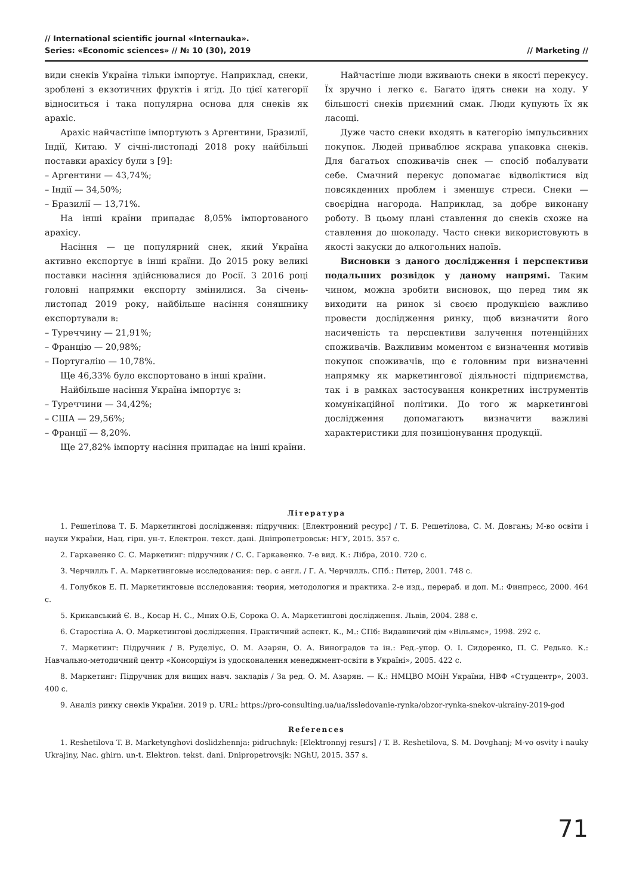// International scientific journal «Internauka».
Series: «Economic sciences» // № 10 (30), 2019
// Marketing //
види снеків Україна тільки імпортує. Наприклад, снеки, зроблені з екзотичних фруктів і ягід. До цієї категорії відноситься і така популярна основа для снеків як арахіс.
Арахіс найчастіше імпортують з Аргентини, Бразилії, Індії, Китаю. У січні-листопаді 2018 року найбільші поставки арахісу були з [9]:
– Аргентини — 43,74%;
– Індії — 34,50%;
– Бразилії — 13,71%.
На інші країни припадає 8,05% імпортованого арахісу.
Насіння — це популярний снек, який Україна активно експортує в інші країни. До 2015 року великі поставки насіння здійснювалися до Росії. З 2016 році головні напрямки експорту змінилися. За січень-листопад 2019 року, найбільше насіння соняшнику експортували в:
– Туреччину — 21,91%;
– Францію — 20,98%;
– Португалію — 10,78%.
Ще 46,33% було експортовано в інші країни.
Найбільше насіння Україна імпортує з:
– Туреччини — 34,42%;
– США — 29,56%;
– Франції — 8,20%.
Ще 27,82% імпорту насіння припадає на інші країни.
Найчастіше люди вживають снеки в якості перекусу. Їх зручно і легко є. Багато їдять снеки на ходу. У більшості снеків приємний смак. Люди купують їх як ласощі.
Дуже часто снеки входять в категорію імпульсивних покупок. Людей приваблює яскрава упаковка снеків. Для багатьох споживачів снек — спосіб побалувати себе. Смачний перекус допомагає відволіктися від повсякденних проблем і зменшує стреси. Снеки — своєрідна нагорода. Наприклад, за добре виконану роботу. В цьому плані ставлення до снеків схоже на ставлення до шоколаду. Часто снеки використовують в якості закуски до алкогольних напоїв.
Висновки з даного дослідження і перспективи подальших розвідок у даному напрямі. Таким чином, можна зробити висновок, що перед тим як виходити на ринок зі своєю продукцією важливо провести дослідження ринку, щоб визначити його насиченість та перспективи залучення потенційних споживачів. Важливим моментом є визначення мотивів покупок споживачів, що є головним при визначенні напрямку як маркетингової діяльності підприємства, так і в рамках застосування конкретних інструментів комунікаційної політики. До того ж маркетингові дослідження допомагають визначити важливі характеристики для позиціонування продукції.
Література
1. Решетілова Т. Б. Маркетингові дослідження: підручник: [Електронний ресурс] / Т. Б. Решетілова, С. М. Довгань; М-во освіти і науки України, Нац. гірн. ун-т. Електрон. текст. дані. Дніпропетровськ: НГУ, 2015. 357 с.
2. Гаркавенко С. С. Маркетинг: підручник / С. С. Гаркавенко. 7-е вид. К.: Лібра, 2010. 720 с.
3. Черчилль Г. А. Маркетинговые исследования: пер. с англ. / Г. А. Черчилль. СПб.: Питер, 2001. 748 с.
4. Голубков Е. П. Маркетинговые исследования: теория, методология и практика. 2-е изд., перераб. и доп. М.: Финпресс, 2000. 464 с.
5. Крикавський Є. В., Косар Н. С., Мних О.Б, Сорока О. А. Маркетингові дослідження. Львів, 2004. 288 с.
6. Старостіна А. О. Маркетингові дослідження. Практичний аспект. К., М.: СПб: Видавничий дім «Вільямс», 1998. 292 с.
7. Маркетинг: Підручник / В. Руделіус, О. М. Азарян, О. А. Виноградов та ін.: Ред.-упор. О. І. Сидоренко, П. С. Редько. К.: Навчально-методичний центр «Консорціум із удосконалення менеджмент-освіти в Україні», 2005. 422 с.
8. Маркетинг: Підручник для вищих навч. закладів / За ред. О. М. Азарян. — К.: НМЦВО МОіН України, НВФ «Студцентр», 2003. 400 с.
9. Аналіз ринку снеків України. 2019 р. URL: https://pro-consulting.ua/ua/issledovanie-rynka/obzor-rynka-snekov-ukrainy-2019-god
References
1. Reshetilova T. B. Marketynghovi doslidzhennja: pidruchnyk: [Elektronnyj resurs] / T. B. Reshetilova, S. M. Dovghanj; M-vo osvity i nauky Ukrajiny, Nac. ghirn. un-t. Elektron. tekst. dani. Dnipropetrovsjk: NGhU, 2015. 357 s.
71